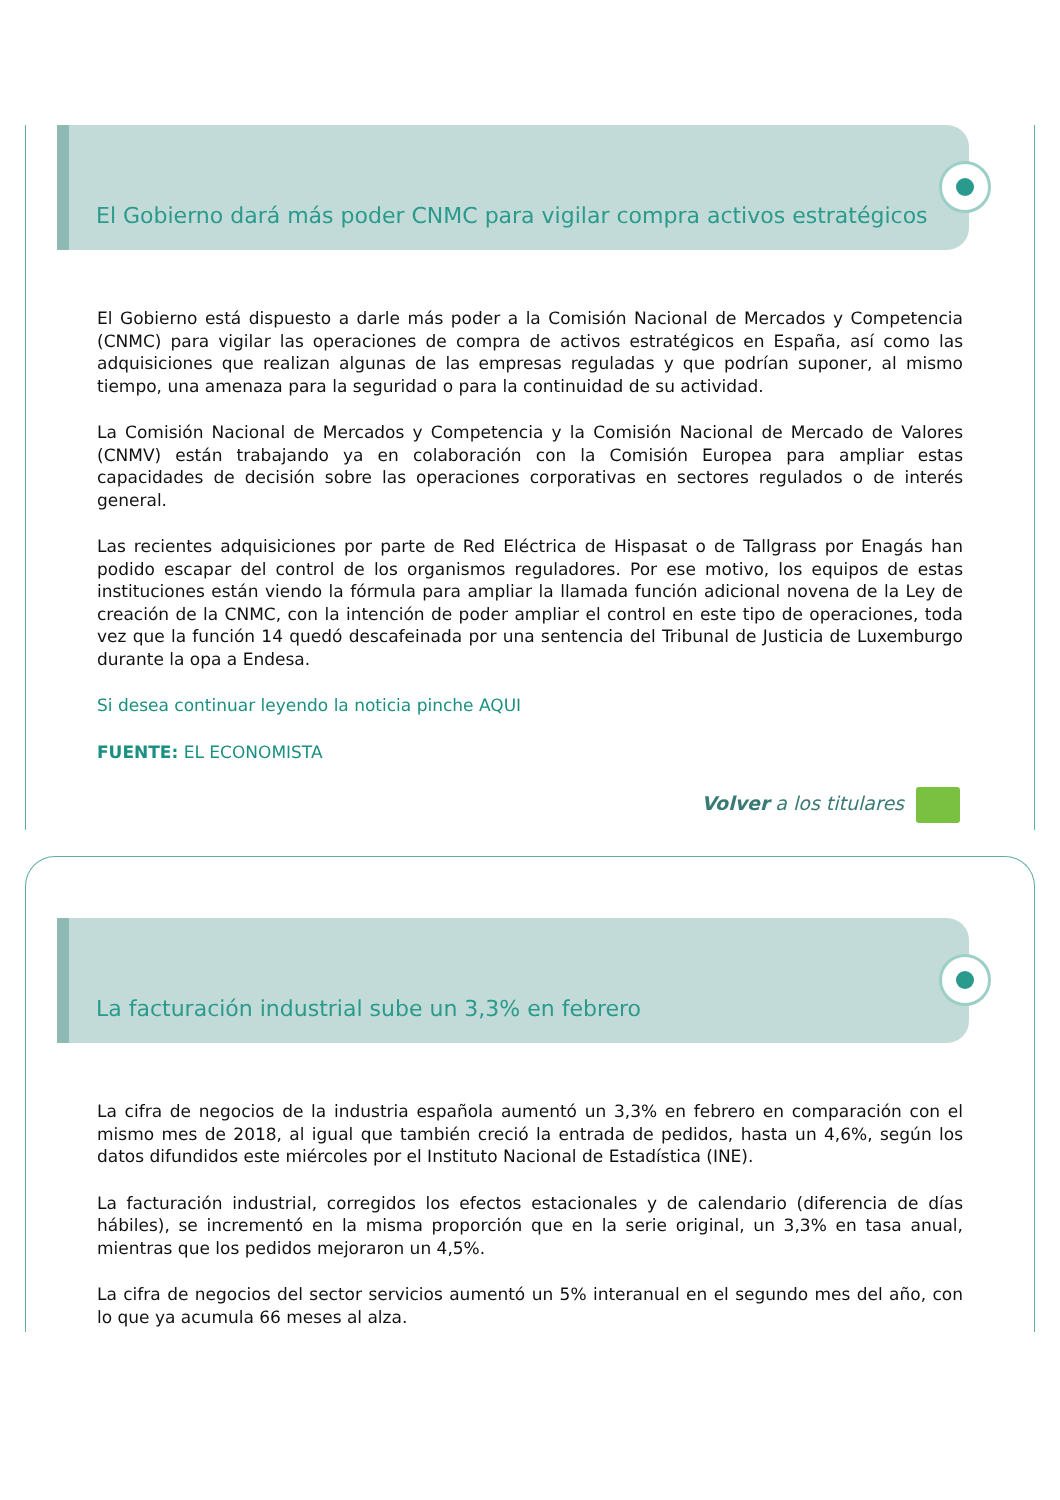El Gobierno dará más poder CNMC para vigilar compra activos estratégicos
El Gobierno está dispuesto a darle más poder a la Comisión Nacional de Mercados y Competencia (CNMC) para vigilar las operaciones de compra de activos estratégicos en España, así como las adquisiciones que realizan algunas de las empresas reguladas y que podrían suponer, al mismo tiempo, una amenaza para la seguridad o para la continuidad de su actividad.
La Comisión Nacional de Mercados y Competencia y la Comisión Nacional de Mercado de Valores (CNMV) están trabajando ya en colaboración con la Comisión Europea para ampliar estas capacidades de decisión sobre las operaciones corporativas en sectores regulados o de interés general.
Las recientes adquisiciones por parte de Red Eléctrica de Hispasat o de Tallgrass por Enagás han podido escapar del control de los organismos reguladores. Por ese motivo, los equipos de estas instituciones están viendo la fórmula para ampliar la llamada función adicional novena de la Ley de creación de la CNMC, con la intención de poder ampliar el control en este tipo de operaciones, toda vez que la función 14 quedó descafeinada por una sentencia del Tribunal de Justicia de Luxemburgo durante la opa a Endesa.
Si desea continuar leyendo la noticia pinche AQUI
FUENTE: EL ECONOMISTA
Volver a los titulares
La facturación industrial sube un 3,3% en febrero
La cifra de negocios de la industria española aumentó un 3,3% en febrero en comparación con el mismo mes de 2018, al igual que también creció la entrada de pedidos, hasta un 4,6%, según los datos difundidos este miércoles por el Instituto Nacional de Estadística (INE).
La facturación industrial, corregidos los efectos estacionales y de calendario (diferencia de días hábiles), se incrementó en la misma proporción que en la serie original, un 3,3% en tasa anual, mientras que los pedidos mejoraron un 4,5%.
La cifra de negocios del sector servicios aumentó un 5% interanual en el segundo mes del año, con lo que ya acumula 66 meses al alza.